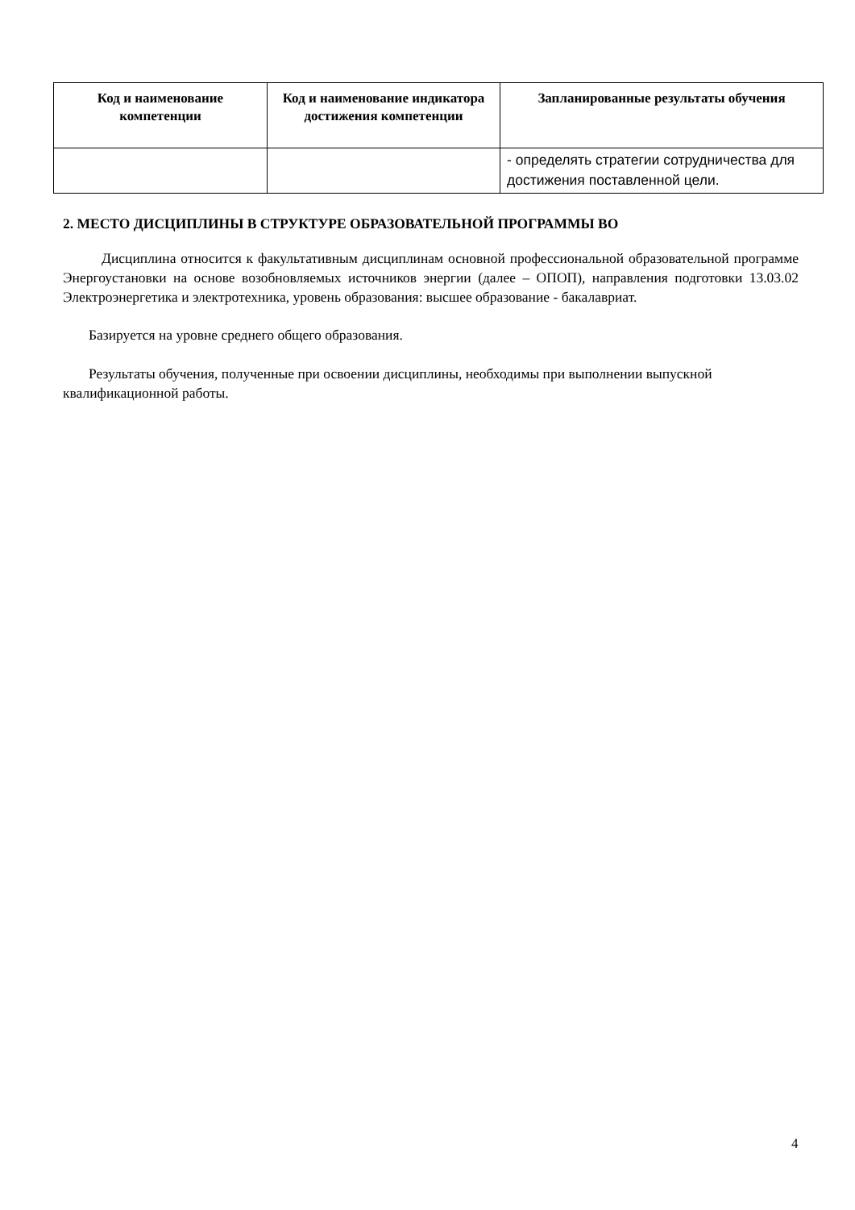| Код и наименование компетенции | Код и наименование индикатора достижения компетенции | Запланированные результаты обучения |
| --- | --- | --- |
| | | - определять стратегии сотрудничества для достижения поставленной цели. |
2. МЕСТО ДИСЦИПЛИНЫ В СТРУКТУРЕ ОБРАЗОВАТЕЛЬНОЙ ПРОГРАММЫ ВО
Дисциплина относится к факультативным дисциплинам основной профессиональной образовательной программе Энергоустановки на основе возобновляемых источников энергии (далее – ОПОП), направления подготовки 13.03.02 Электроэнергетика и электротехника, уровень образования: высшее образование - бакалавриат.
Базируется на уровне среднего общего образования.
Результаты обучения, полученные при освоении дисциплины, необходимы при выполнении выпускной квалификационной работы.
4